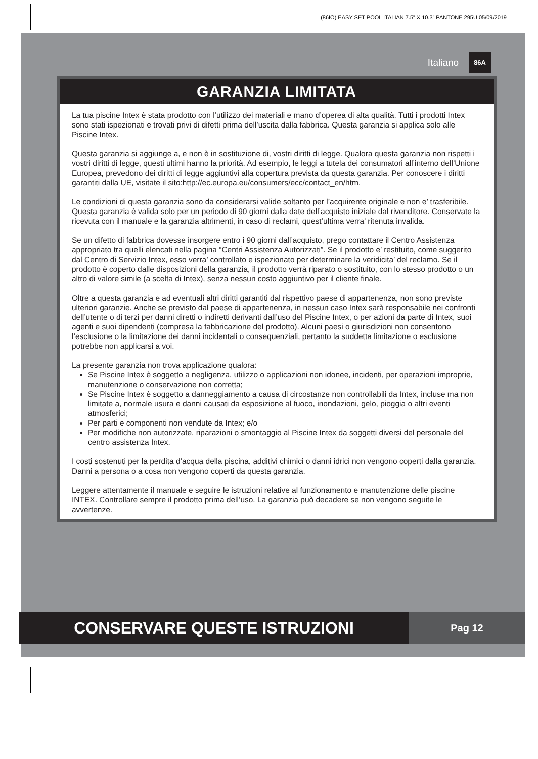(86IO) EASY SET POOL ITALIAN 7.5” X 10.3” PANTONE 295U 05/09/2019
Italiano 86A
GARANZIA LIMITATA
La tua piscine Intex è stata prodotto con l’utilizzo dei materiali e mano d’operea di alta qualità. Tutti i prodotti Intex sono stati ispezionati e trovati privi di difetti prima dell’uscita dalla fabbrica. Questa garanzia si applica solo alle Piscine Intex.
Questa garanzia si aggiunge a, e non è in sostituzione di, vostri diritti di legge. Qualora questa garanzia non rispetti i vostri diritti di legge, questi ultimi hanno la priorità. Ad esempio, le leggi a tutela dei consumatori all’interno dell’Unione Europea, prevedono dei diritti di legge aggiuntivi alla copertura prevista da questa garanzia. Per conoscere i diritti garantiti dalla UE, visitate il sito:http://ec.europa.eu/consumers/ecc/contact_en/htm.
Le condizioni di questa garanzia sono da considerarsi valide soltanto per l’acquirente originale e non e’ trasferibile. Questa garanzia è valida solo per un periodo di 90 giorni dalla date dell’acquisto iniziale dal rivenditore. Conservate la ricevuta con il manuale e la garanzia altrimenti, in caso di reclami, quest’ultima verra’ ritenuta invalida.
Se un difetto di fabbrica dovesse insorgere entro i 90 giorni dall’acquisto, prego contattare il Centro Assistenza appropriato tra quelli elencati nella pagina “Centri Assistenza Autorizzati”. Se il prodotto e’ restituito, come suggerito dal Centro di Servizio Intex, esso verra’ controllato e ispezionato per determinare la veridicita’ del reclamo. Se il prodotto è coperto dalle disposizioni della garanzia, il prodotto verrà riparato o sostituito, con lo stesso prodotto o un altro di valore simile (a scelta di Intex), senza nessun costo aggiuntivo per il cliente finale.
Oltre a questa garanzia e ad eventuali altri diritti garantiti dal rispettivo paese di appartenenza, non sono previste ulteriori garanzie. Anche se previsto dal paese di appartenenza, in nessun caso Intex sarà responsabile nei confronti dell’utente o di terzi per danni diretti o indiretti derivanti dall’uso del Piscine Intex, o per azioni da parte di Intex, suoi agenti e suoi dipendenti (compresa la fabbricazione del prodotto). Alcuni paesi o giurisdizioni non consentono l’esclusione o la limitazione dei danni incidentali o consequenziali, pertanto la suddetta limitazione o esclusione potrebbe non applicarsi a voi.
La presente garanzia non trova applicazione qualora:
Se Piscine Intex è soggetto a negligenza, utilizzo o applicazioni non idonee, incidenti, per operazioni improprie, manutenzione o conservazione non corretta;
Se Piscine Intex è soggetto a danneggiamento a causa di circostanze non controllabili da Intex, incluse ma non limitate a, normale usura e danni causati da esposizione al fuoco, inondazioni, gelo, pioggia o altri eventi atmosferici;
Per parti e componenti non vendute da Intex; e/o
Per modifiche non autorizzate, riparazioni o smontaggio al Piscine Intex da soggetti diversi del personale del centro assistenza Intex.
I costi sostenuti per la perdita d’acqua della piscina, additivi chimici o danni idrici non vengono coperti dalla garanzia. Danni a persona o a cosa non vengono coperti da questa garanzia.
Leggere attentamente il manuale e seguire le istruzioni relative al funzionamento e manutenzione delle piscine INTEX. Controllare sempre il prodotto prima dell’uso. La garanzia può decadere se non vengono seguite le avvertenze.
CONSERVARE QUESTE ISTRUZIONI
Pag 12